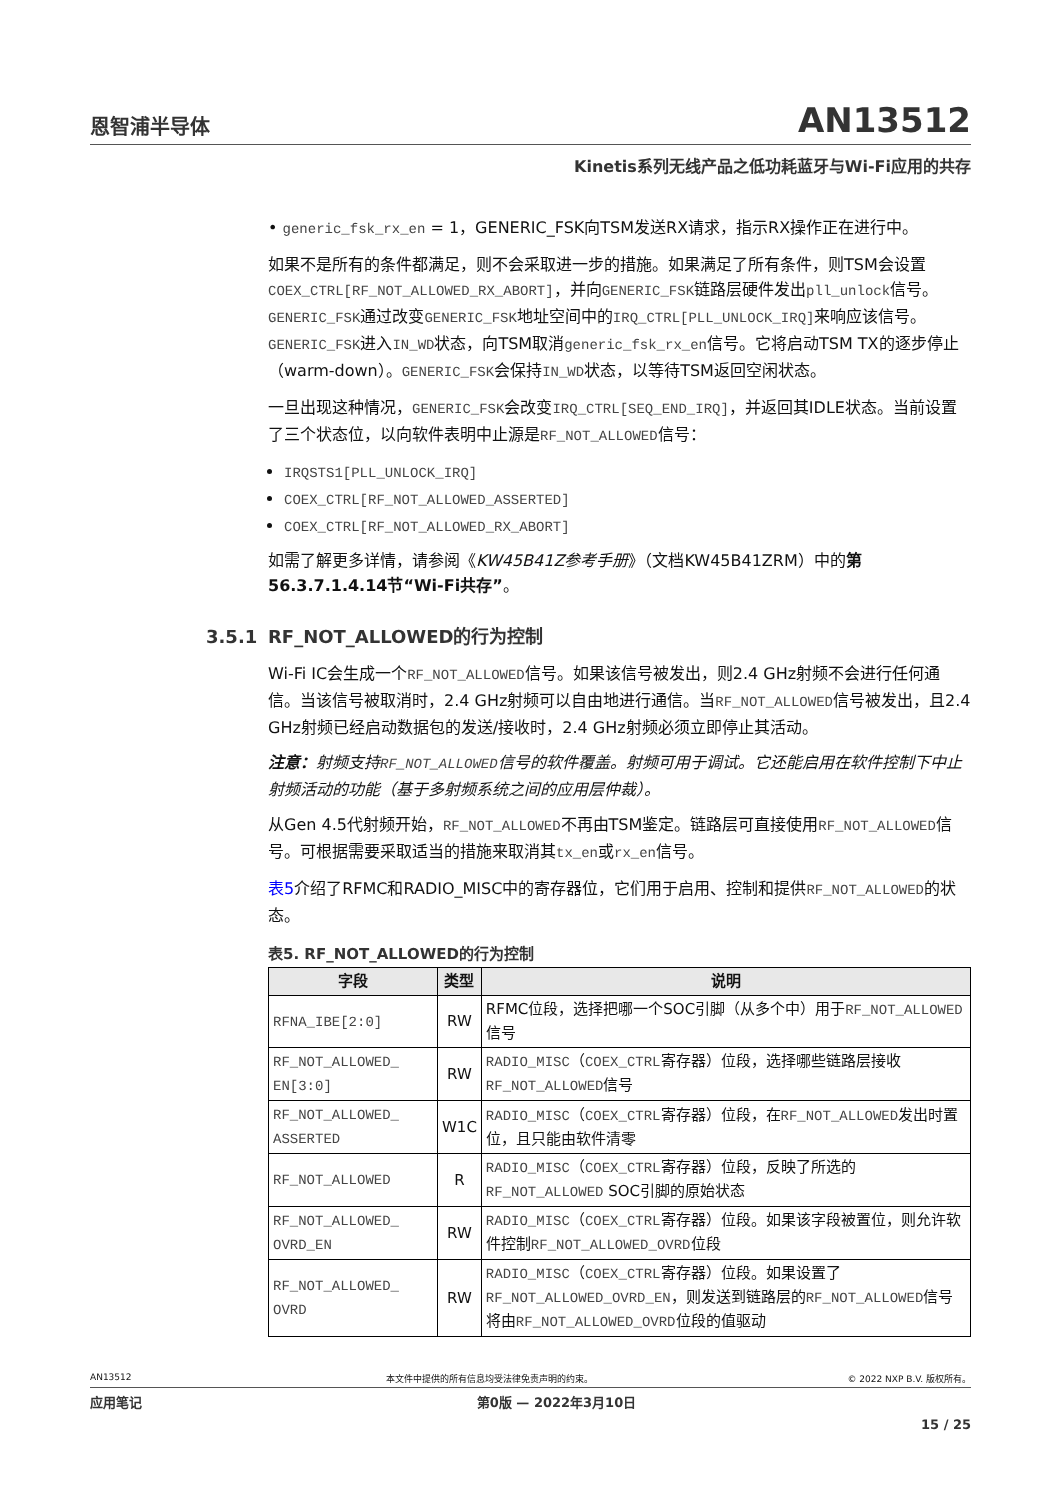恩智浦半导体
AN13512
Kinetis系列无线产品之低功耗蓝牙与Wi-Fi应用的共存
• generic_fsk_rx_en = 1，GENERIC_FSK向TSM发送RX请求，指示RX操作正在进行中。
如果不是所有的条件都满足，则不会采取进一步的措施。如果满足了所有条件，则TSM会设置COEX_CTRL[RF_NOT_ALLOWED_RX_ABORT]，并向GENERIC_FSK链路层硬件发出pll_unlock信号。GENERIC_FSK通过改变GENERIC_FSK地址空间中的IRQ_CTRL[PLL_UNLOCK_IRQ]来响应该信号。GENERIC_FSK进入IN_WD状态，向TSM取消generic_fsk_rx_en信号。它将启动TSM TX的逐步停止（warm-down）。GENERIC_FSK会保持IN_WD状态，以等待TSM返回空闲状态。
一旦出现这种情况，GENERIC_FSK会改变IRQ_CTRL[SEQ_END_IRQ]，并返回其IDLE状态。当前设置了三个状态位，以向软件表明中止源是RF_NOT_ALLOWED信号：
IRQSTS1[PLL_UNLOCK_IRQ]
COEX_CTRL[RF_NOT_ALLOWED_ASSERTED]
COEX_CTRL[RF_NOT_ALLOWED_RX_ABORT]
如需了解更多详情，请参阅《KW45B41Z参考手册》（文档KW45B41ZRM）中的第56.3.7.1.4.14节“Wi-Fi共存”。
3.5.1 RF_NOT_ALLOWED的行为控制
Wi-Fi IC会生成一个RF_NOT_ALLOWED信号。如果该信号被发出，则2.4 GHz射频不会进行任何通信。当该信号被取消时，2.4 GHz射频可以自由地进行通信。当RF_NOT_ALLOWED信号被发出，且2.4 GHz射频已经启动数据包的发送/接收时，2.4 GHz射频必须立即停止其活动。
注意：射频支持RF_NOT_ALLOWED信号的软件覆盖。射频可用于调试。它还能启用在软件控制下中止射频活动的功能（基于多射频系统之间的应用层仲裁）。
从Gen 4.5代射频开始，RF_NOT_ALLOWED不再由TSM鉴定。链路层可直接使用RF_NOT_ALLOWED信号。可根据需要采取适当的措施来取消其tx_en或rx_en信号。
表5介绍了RFMC和RADIO_MISC中的寄存器位，它们用于启用、控制和提供RF_NOT_ALLOWED的状态。
表5. RF_NOT_ALLOWED的行为控制
| 字段 | 类型 | 说明 |
| --- | --- | --- |
| RFNA_IBE[2:0] | RW | RFMC位段，选择把哪一个SOC引脚（从多个中）用于 RF_NOT_ALLOWED 信号 |
| RF_NOT_ALLOWED_ EN[3:0] | RW | RADIO_MISC （ COEX_CTRL 寄存器）位段，选择哪些链路层接收 RF_NOT_ALLOWED 信号 |
| RF_NOT_ALLOWED_ ASSERTED | W1C | RADIO_MISC （ COEX_CTRL 寄存器）位段，在 RF_NOT_ALLOWED 发出时置位，且只能由软件清零 |
| RF_NOT_ALLOWED | R | RADIO_MISC （ COEX_CTRL 寄存器）位段，反映了所选的 RF_NOT_ALLOWED SOC引脚的原始状态 |
| RF_NOT_ALLOWED_ OVRD_EN | RW | RADIO_MISC （ COEX_CTRL 寄存器）位段。如果该字段被置位，则允许软件控制 RF_NOT_ALLOWED_OVRD 位段 |
| RF_NOT_ALLOWED_ OVRD | RW | RADIO_MISC （ COEX_CTRL 寄存器）位段。如果设置了 RF_NOT_ALLOWED_OVRD_EN ，则发送到链路层的 RF_NOT_ALLOWED 信号将由 RF_NOT_ALLOWED_OVRD 位段的值驱动 |
AN13512 本文件中提供的所有信息均受法律免责声明的约束。 © 2022 NXP B.V. 版权所有。
应用笔记 第0版 — 2022年3月10日
15 / 25